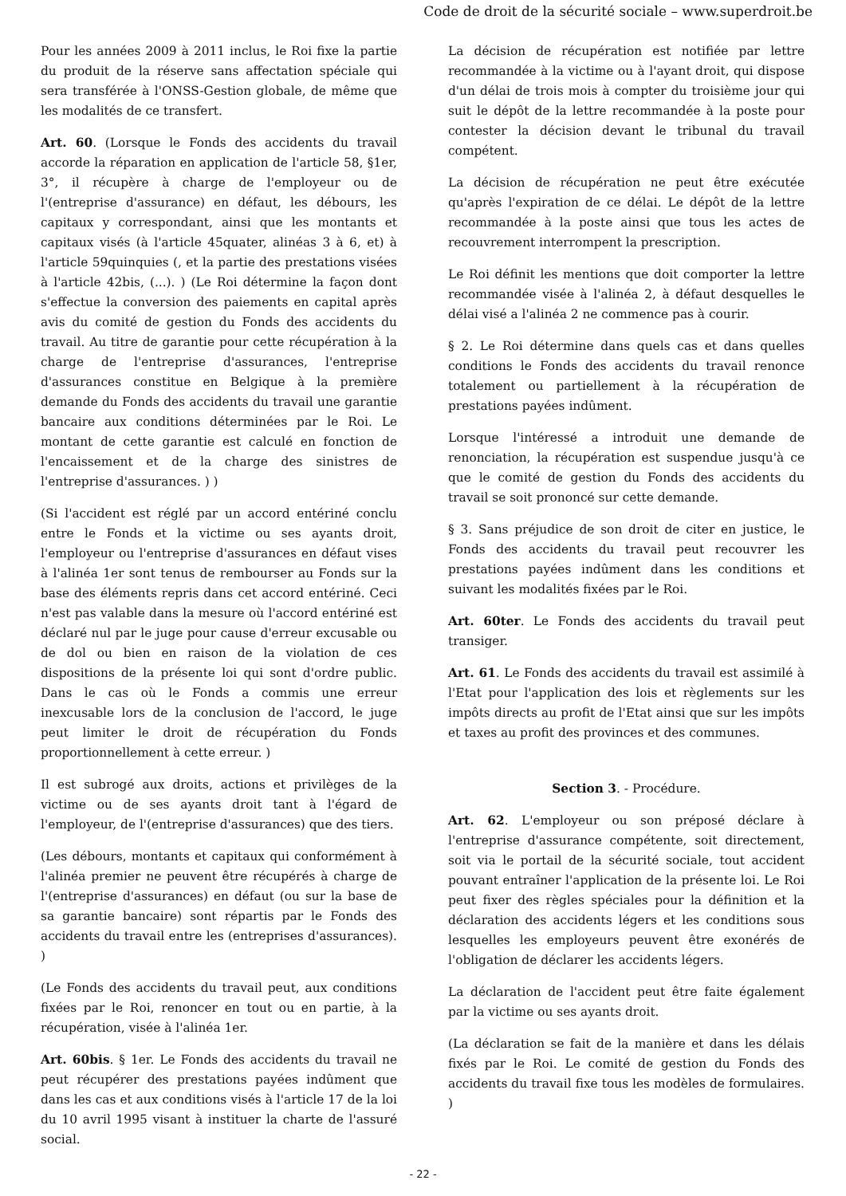Code de droit de la sécurité sociale – www.superdroit.be
Pour les années 2009 à 2011 inclus, le Roi fixe la partie du produit de la réserve sans affectation spéciale qui sera transférée à l'ONSS-Gestion globale, de même que les modalités de ce transfert.
Art. 60. (Lorsque le Fonds des accidents du travail accorde la réparation en application de l'article 58, §1er, 3°, il récupère à charge de l'employeur ou de l'(entreprise d'assurance) en défaut, les débours, les capitaux y correspondant, ainsi que les montants et capitaux visés (à l'article 45quater, alinéas 3 à 6, et) à l'article 59quinquies (, et la partie des prestations visées à l'article 42bis, (...). ) (Le Roi détermine la façon dont s'effectue la conversion des paiements en capital après avis du comité de gestion du Fonds des accidents du travail. Au titre de garantie pour cette récupération à la charge de l'entreprise d'assurances, l'entreprise d'assurances constitue en Belgique à la première demande du Fonds des accidents du travail une garantie bancaire aux conditions déterminées par le Roi. Le montant de cette garantie est calculé en fonction de l'encaissement et de la charge des sinistres de l'entreprise d'assurances. ) )
(Si l'accident est réglé par un accord entériné conclu entre le Fonds et la victime ou ses ayants droit, l'employeur ou l'entreprise d'assurances en défaut vises à l'alinéa 1er sont tenus de rembourser au Fonds sur la base des éléments repris dans cet accord entériné. Ceci n'est pas valable dans la mesure où l'accord entériné est déclaré nul par le juge pour cause d'erreur excusable ou de dol ou bien en raison de la violation de ces dispositions de la présente loi qui sont d'ordre public. Dans le cas où le Fonds a commis une erreur inexcusable lors de la conclusion de l'accord, le juge peut limiter le droit de récupération du Fonds proportionnellement à cette erreur. )
Il est subrogé aux droits, actions et privilèges de la victime ou de ses ayants droit tant à l'égard de l'employeur, de l'(entreprise d'assurances) que des tiers.
(Les débours, montants et capitaux qui conformément à l'alinéa premier ne peuvent être récupérés à charge de l'(entreprise d'assurances) en défaut (ou sur la base de sa garantie bancaire) sont répartis par le Fonds des accidents du travail entre les (entreprises d'assurances). )
(Le Fonds des accidents du travail peut, aux conditions fixées par le Roi, renoncer en tout ou en partie, à la récupération, visée à l'alinéa 1er.
Art. 60bis. § 1er. Le Fonds des accidents du travail ne peut récupérer des prestations payées indûment que dans les cas et aux conditions visés à l'article 17 de la loi du 10 avril 1995 visant à instituer la charte de l'assuré social.
La décision de récupération est notifiée par lettre recommandée à la victime ou à l'ayant droit, qui dispose d'un délai de trois mois à compter du troisième jour qui suit le dépôt de la lettre recommandée à la poste pour contester la décision devant le tribunal du travail compétent.
La décision de récupération ne peut être exécutée qu'après l'expiration de ce délai. Le dépôt de la lettre recommandée à la poste ainsi que tous les actes de recouvrement interrompent la prescription.
Le Roi définit les mentions que doit comporter la lettre recommandée visée à l'alinéa 2, à défaut desquelles le délai visé a l'alinéa 2 ne commence pas à courir.
§ 2. Le Roi détermine dans quels cas et dans quelles conditions le Fonds des accidents du travail renonce totalement ou partiellement à la récupération de prestations payées indûment.
Lorsque l'intéressé a introduit une demande de renonciation, la récupération est suspendue jusqu'à ce que le comité de gestion du Fonds des accidents du travail se soit prononcé sur cette demande.
§ 3. Sans préjudice de son droit de citer en justice, le Fonds des accidents du travail peut recouvrer les prestations payées indûment dans les conditions et suivant les modalités fixées par le Roi.
Art. 60ter. Le Fonds des accidents du travail peut transiger.
Art. 61. Le Fonds des accidents du travail est assimilé à l'Etat pour l'application des lois et règlements sur les impôts directs au profit de l'Etat ainsi que sur les impôts et taxes au profit des provinces et des communes.
Section 3. - Procédure.
Art. 62. L'employeur ou son préposé déclare à l'entreprise d'assurance compétente, soit directement, soit via le portail de la sécurité sociale, tout accident pouvant entraîner l'application de la présente loi. Le Roi peut fixer des règles spéciales pour la définition et la déclaration des accidents légers et les conditions sous lesquelles les employeurs peuvent être exonérés de l'obligation de déclarer les accidents légers.
La déclaration de l'accident peut être faite également par la victime ou ses ayants droit.
(La déclaration se fait de la manière et dans les délais fixés par le Roi. Le comité de gestion du Fonds des accidents du travail fixe tous les modèles de formulaires. )
- 22 -